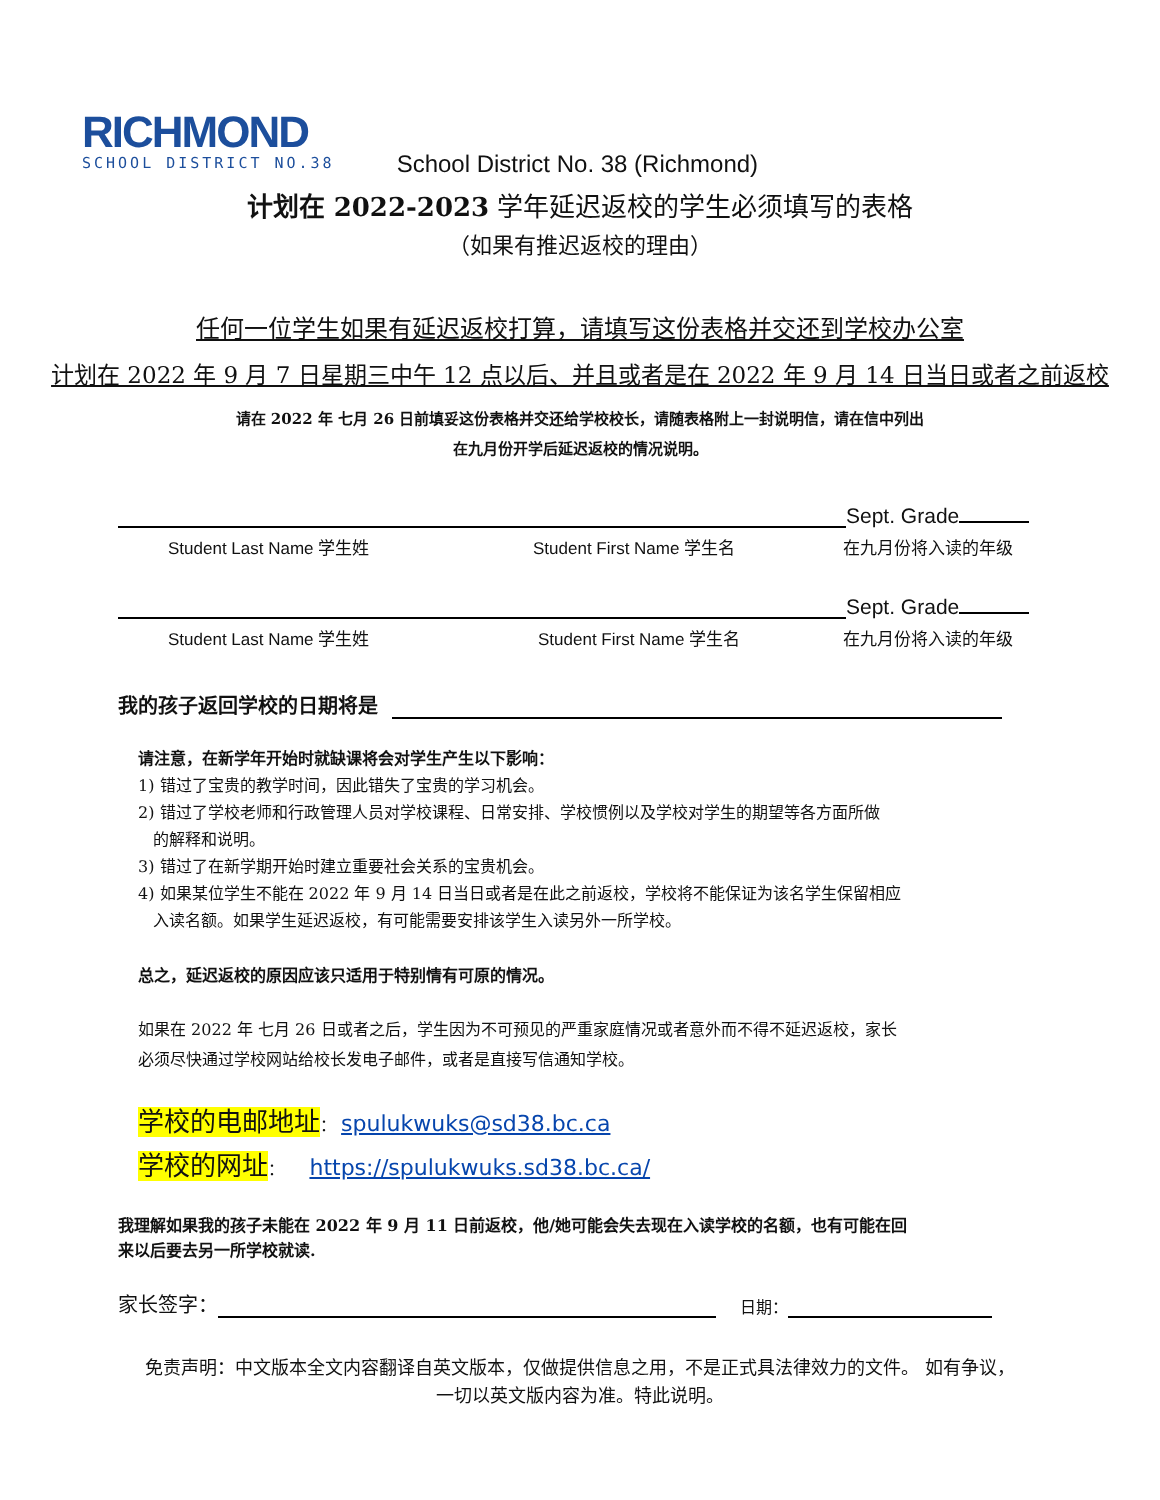RICHMOND
SCHOOL DISTRICT NO.38
School District No. 38 (Richmond)
计划在 2022-2023 学年延迟返校的学生必须填写的表格
（如果有推迟返校的理由）
任何一位学生如果有延迟返校打算，请填写这份表格并交还到学校办公室
计划在 2022 年 9 月 7 日星期三中午 12 点以后、并且或者是在 2022 年 9 月 14 日当日或者之前返校
请在 2022 年 七月 26 日前填妥这份表格并交还给学校校长，请随表格附上一封说明信，请在信中列出
在九月份开学后延迟返校的情况说明。
Sept. Grade
Student Last Name 学生姓 Student First Name 学生名 在九月份将入读的年级
Sept. Grade
Student Last Name 学生姓 Student First Name 学生名 在九月份将入读的年级
我的孩子返回学校的日期将是
请注意，在新学年开始时就缺课将会对学生产生以下影响：
1) 错过了宝贵的教学时间，因此错失了宝贵的学习机会。
2) 错过了学校老师和行政管理人员对学校课程、日常安排、学校惯例以及学校对学生的期望等各方面所做
的解释和说明。
3) 错过了在新学期开始时建立重要社会关系的宝贵机会。
4) 如果某位学生不能在 2022 年 9 月 14 日当日或者是在此之前返校，学校将不能保证为该名学生保留相应
入读名额。如果学生延迟返校，有可能需要安排该学生入读另外一所学校。
总之，延迟返校的原因应该只适用于特别情有可原的情况。
如果在 2022 年 七月 26 日或者之后，学生因为不可预见的严重家庭情况或者意外而不得不延迟返校，家长
必须尽快通过学校网站给校长发电子邮件，或者是直接写信通知学校。
学校的电邮地址： spulukwuks@sd38.bc.ca
学校的网址： https://spulukwuks.sd38.bc.ca/
我理解如果我的孩子未能在 2022 年 9 月 11 日前返校，他/她可能会失去现在入读学校的名额，也有可能在回
来以后要去另一所学校就读.
家长签字： 日期：
免责声明：中文版本全文内容翻译自英文版本，仅做提供信息之用，不是正式具法律效力的文件。 如有争议，
一切以英文版内容为准。特此说明。